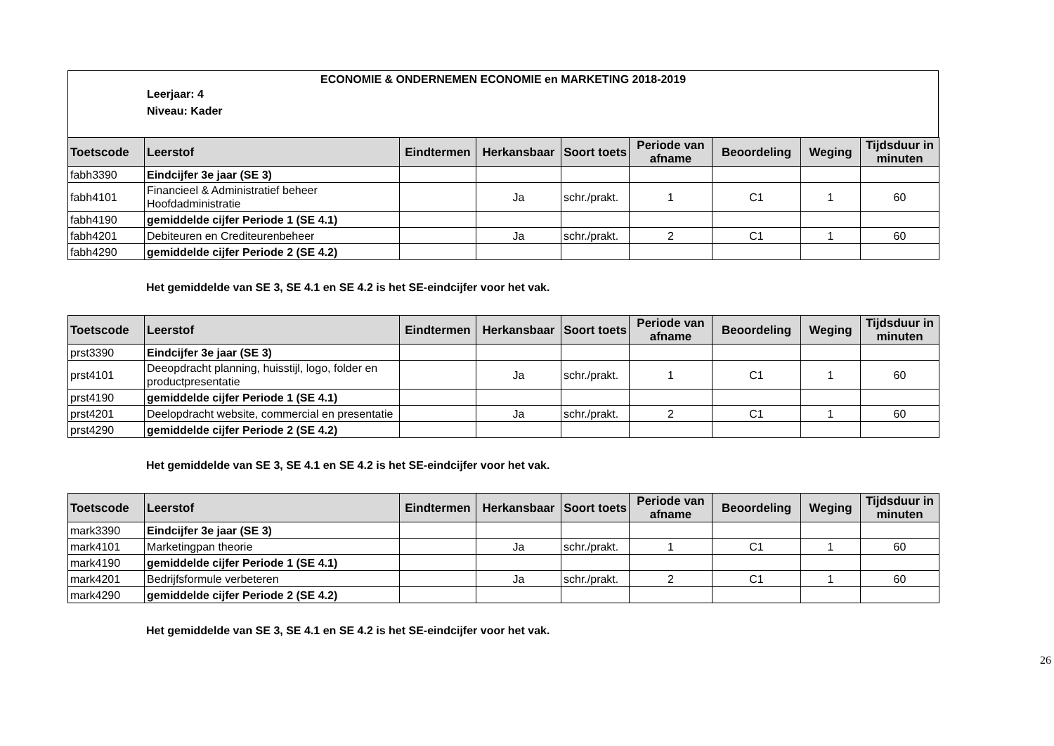ECONOMIE & ONDERNEMEN ECONOMIE en MARKETING 2018-2019
Leerjaar: 4
Niveau: Kader
| Toetscode | Leerstof | Eindtermen | Herkansbaar | Soort toets | Periode van afname | Beoordeling | Weging | Tijdsduur in minuten |
| --- | --- | --- | --- | --- | --- | --- | --- | --- |
| fabh3390 | Eindcijfer 3e jaar (SE 3) | | | | | | | |
| fabh4101 | Financieel & Administratief beheer Hoofdadministratie | | Ja | schr./prakt. | 1 | C1 | 1 | 60 |
| fabh4190 | gemiddelde cijfer Periode 1 (SE 4.1) | | | | | | | |
| fabh4201 | Debiteuren en Crediteurenbeheer | | Ja | schr./prakt. | 2 | C1 | 1 | 60 |
| fabh4290 | gemiddelde cijfer Periode 2 (SE 4.2) | | | | | | | |
Het gemiddelde van SE 3, SE 4.1 en SE 4.2 is het SE-eindcijfer voor het vak.
| Toetscode | Leerstof | Eindtermen | Herkansbaar | Soort toets | Periode van afname | Beoordeling | Weging | Tijdsduur in minuten |
| --- | --- | --- | --- | --- | --- | --- | --- | --- |
| prst3390 | Eindcijfer 3e jaar (SE 3) | | | | | | | |
| prst4101 | Deeopdracht planning, huisstijl, logo, folder en productpresentatie | | Ja | schr./prakt. | 1 | C1 | 1 | 60 |
| prst4190 | gemiddelde cijfer Periode 1 (SE 4.1) | | | | | | | |
| prst4201 | Deelopdracht website, commercial en presentatie | | Ja | schr./prakt. | 2 | C1 | 1 | 60 |
| prst4290 | gemiddelde cijfer Periode 2 (SE 4.2) | | | | | | | |
Het gemiddelde van SE 3, SE 4.1 en SE 4.2 is het SE-eindcijfer voor het vak.
| Toetscode | Leerstof | Eindtermen | Herkansbaar | Soort toets | Periode van afname | Beoordeling | Weging | Tijdsduur in minuten |
| --- | --- | --- | --- | --- | --- | --- | --- | --- |
| mark3390 | Eindcijfer 3e jaar (SE 3) | | | | | | | |
| mark4101 | Marketingpan theorie | | Ja | schr./prakt. | 1 | C1 | 1 | 60 |
| mark4190 | gemiddelde cijfer Periode 1 (SE 4.1) | | | | | | | |
| mark4201 | Bedrijfsformule verbeteren | | Ja | schr./prakt. | 2 | C1 | 1 | 60 |
| mark4290 | gemiddelde cijfer Periode 2 (SE 4.2) | | | | | | | |
Het gemiddelde van SE 3, SE 4.1 en SE 4.2 is het SE-eindcijfer voor het vak.
26